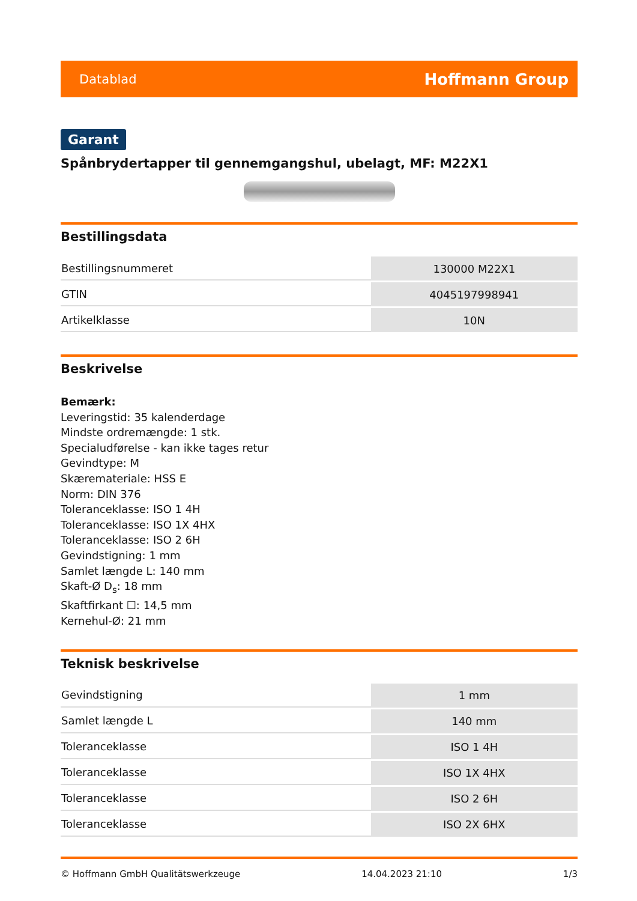Datablad Hoffmann Group
Garant
Spånbrydertapper til gennemgangshul, ubelagt, MF: M22X1
Bestillingsdata
| Bestillingsnummeret | 130000 M22X1 |
| GTIN | 4045197998941 |
| Artikelklasse | 10N |
Beskrivelse
Bemærk:
Leveringstid: 35 kalenderdage
Mindste ordremængde: 1 stk.
Specialudførelse - kan ikke tages retur
Gevindtype: M
Skæremateriale: HSS E
Norm: DIN 376
Toleranceklasse: ISO 1 4H
Toleranceklasse: ISO 1X 4HX
Toleranceklasse: ISO 2 6H
Gevindstigning: 1 mm
Samlet længde L: 140 mm
Skaft-Ø D<sub>s</sub>: 18 mm
Skaftfirkant ☐: 14,5 mm
Kernehul-Ø: 21 mm
Teknisk beskrivelse
| Gevindstigning | 1 mm |
| Samlet længde L | 140 mm |
| Toleranceklasse | ISO 1 4H |
| Toleranceklasse | ISO 1X 4HX |
| Toleranceklasse | ISO 2 6H |
| Toleranceklasse | ISO 2X 6HX |
© Hoffmann GmbH Qualitätswerkzeuge 14.04.2023 21:10 1/3